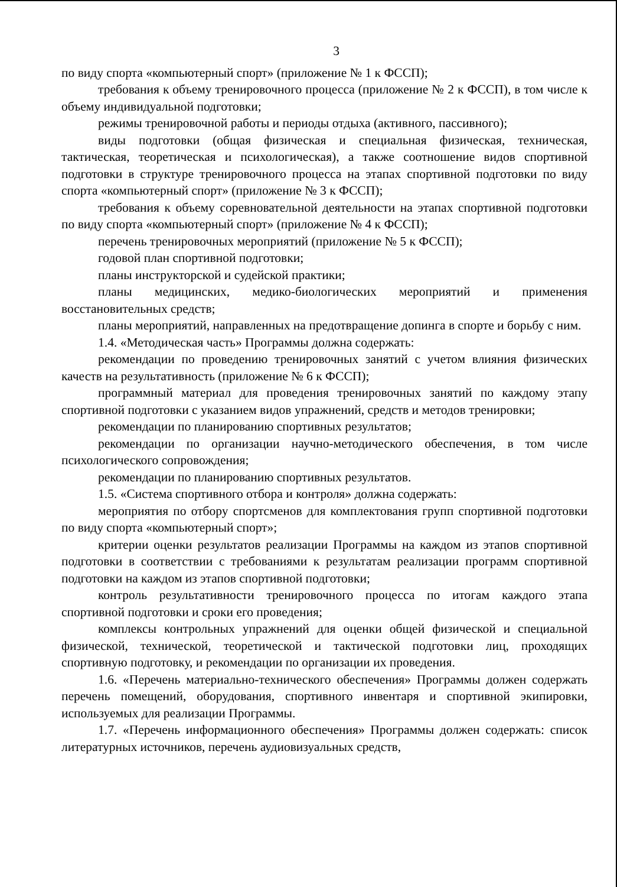3
по виду спорта «компьютерный спорт» (приложение № 1 к ФССП);
требования к объему тренировочного процесса (приложение № 2 к ФССП), в том числе к объему индивидуальной подготовки;
режимы тренировочной работы и периоды отдыха (активного, пассивного);
виды подготовки (общая физическая и специальная физическая, техническая, тактическая, теоретическая и психологическая), а также соотношение видов спортивной подготовки в структуре тренировочного процесса на этапах спортивной подготовки по виду спорта «компьютерный спорт» (приложение № 3 к ФССП);
требования к объему соревновательной деятельности на этапах спортивной подготовки по виду спорта «компьютерный спорт» (приложение № 4 к ФССП);
перечень тренировочных мероприятий (приложение № 5 к ФССП);
годовой план спортивной подготовки;
планы инструкторской и судейской практики;
планы медицинских, медико-биологических мероприятий и применения восстановительных средств;
планы мероприятий, направленных на предотвращение допинга в спорте и борьбу с ним.
1.4. «Методическая часть» Программы должна содержать:
рекомендации по проведению тренировочных занятий с учетом влияния физических качеств на результативность (приложение № 6 к ФССП);
программный материал для проведения тренировочных занятий по каждому этапу спортивной подготовки с указанием видов упражнений, средств и методов тренировки;
рекомендации по планированию спортивных результатов;
рекомендации по организации научно-методического обеспечения, в том числе психологического сопровождения;
рекомендации по планированию спортивных результатов.
1.5. «Система спортивного отбора и контроля» должна содержать:
мероприятия по отбору спортсменов для комплектования групп спортивной подготовки по виду спорта «компьютерный спорт»;
критерии оценки результатов реализации Программы на каждом из этапов спортивной подготовки в соответствии с требованиями к результатам реализации программ спортивной подготовки на каждом из этапов спортивной подготовки;
контроль результативности тренировочного процесса по итогам каждого этапа спортивной подготовки и сроки его проведения;
комплексы контрольных упражнений для оценки общей физической и специальной физической, технической, теоретической и тактической подготовки лиц, проходящих спортивную подготовку, и рекомендации по организации их проведения.
1.6. «Перечень материально-технического обеспечения» Программы должен содержать перечень помещений, оборудования, спортивного инвентаря и спортивной экипировки, используемых для реализации Программы.
1.7. «Перечень информационного обеспечения» Программы должен содержать: список литературных источников, перечень аудиовизуальных средств,